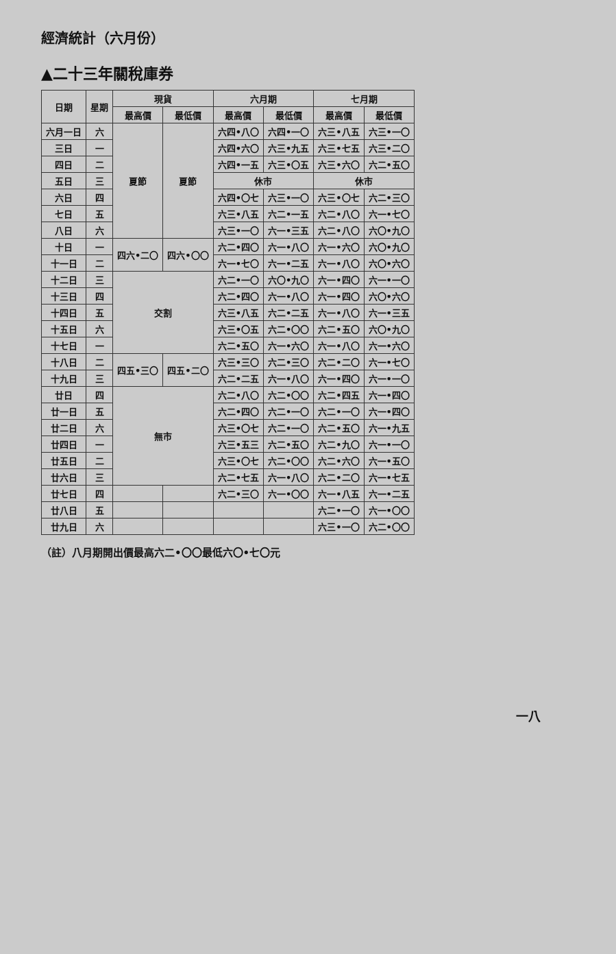經濟統計（六月份）
▲二十三年關稅庫券
| 日期 | 星期 | 現貨 | | 六月期 | | 七月期 | |
| --- | --- | --- | --- | --- | --- | --- | --- |
| | | 最高價 | 最低價 | 最高價 | 最低價 | 最高價 | 最低價 |
| 六月一日 | 六 | 夏節 | 夏節 | 六四•八〇 | 六四•一〇 | 六三•八五 | 六三•一〇 |
| 三日 | 一 | | | 六四•六〇 | 六三•九五 | 六三•七五 | 六三•二〇 |
| 四日 | 二 | | | 六四•一五 | 六三•〇五 | 六三•六〇 | 六二•五〇 |
| 五日 | 三 | | | 休市 | | 休市 | |
| 六日 | 四 | | | 六四•〇七 | 六三•一〇 | 六三•〇七 | 六二•三〇 |
| 七日 | 五 | | | 六三•八五 | 六二•一五 | 六二•八〇 | 六一•七〇 |
| 八日 | 六 | | | 六三•一〇 | 六一•三五 | 六二•八〇 | 六〇•九〇 |
| 十日 | 一 | 四六•二〇 | 四六•〇〇 | 六二•四〇 | 六一•八〇 | 六一•六〇 | 六〇•九〇 |
| 十一日 | 二 | | | 六一•七〇 | 六一•二五 | 六一•八〇 | 六〇•六〇 |
| 十二日 | 三 | 交割 | | 六二•一〇 | 六〇•九〇 | 六一•四〇 | 六一•一〇 |
| 十三日 | 四 | | | 六二•四〇 | 六一•八〇 | 六一•四〇 | 六〇•六〇 |
| 十四日 | 五 | | | 六三•八五 | 六二•二五 | 六一•八〇 | 六一•三五 |
| 十五日 | 六 | | | 六三•〇五 | 六二•〇〇 | 六二•五〇 | 六〇•九〇 |
| 十七日 | 一 | | | 六二•五〇 | 六一•六〇 | 六一•八〇 | 六一•六〇 |
| 十八日 | 二 | 四五•三〇 | 四五•二〇 | 六三•三〇 | 六二•三〇 | 六二•二〇 | 六一•七〇 |
| 十九日 | 三 | | | 六二•二五 | 六一•八〇 | 六一•四〇 | 六一•一〇 |
| 廿日 | 四 | 無市 | | 六二•八〇 | 六二•〇〇 | 六二•四五 | 六一•四〇 |
| 廿一日 | 五 | | | 六二•四〇 | 六二•一〇 | 六二•一〇 | 六一•四〇 |
| 廿二日 | 六 | | | 六三•〇七 | 六二•一〇 | 六二•五〇 | 六一•九五 |
| 廿四日 | 一 | | | 六三•五三 | 六二•五〇 | 六二•九〇 | 六一•一〇 |
| 廿五日 | 二 | | | 六三•〇七 | 六二•〇〇 | 六二•六〇 | 六一•五〇 |
| 廿六日 | 三 | | | 六二•七五 | 六一•八〇 | 六二•二〇 | 六一•七五 |
| 廿七日 | 四 | | | 六二•三〇 | 六一•〇〇 | 六一•八五 | 六一•二五 |
| 廿八日 | 五 | | | | | 六二•一〇 | 六一•〇〇 |
| 廿九日 | 六 | | | | | 六三•一〇 | 六二•〇〇 |
（註）八月期開出價最高六二•〇〇最低六〇•七〇元
一八